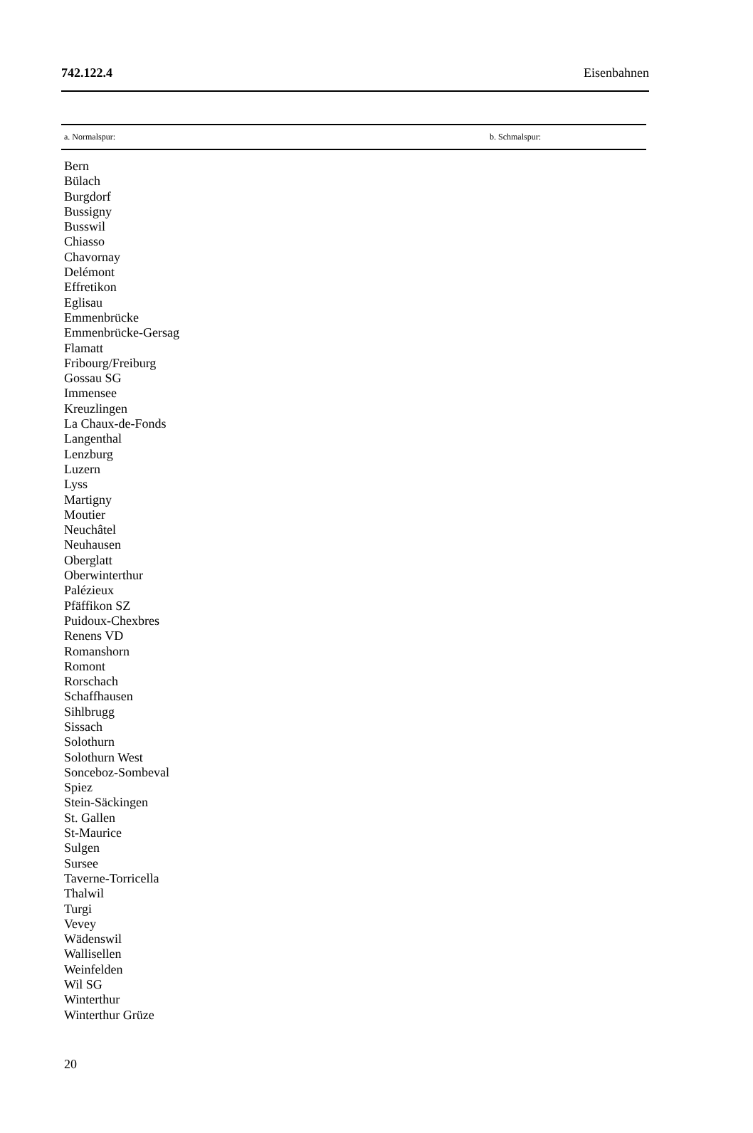742.122.4 Eisenbahnen
| a. Normalspur: | b. Schmalspur: |
| --- | --- |
| Bern Bülach Burgdorf Bussigny Busswil Chiasso Chavornay Delémont Effretikon Eglisau Emmenbrücke Emmenbrücke-Gersag Flamatt Fribourg/Freiburg Gossau SG Immensee Kreuzlingen La Chaux-de-Fonds Langenthal Lenzburg Luzern Lyss Martigny Moutier Neuchâtel Neuhausen Oberglatt Oberwinterthur Palézieux Pfäffikon SZ Puidoux-Chexbres Renens VD Romanshorn Romont Rorschach Schaffhausen Sihlbrugg Sissach Solothurn Solothurn West Sonceboz-Sombeval Spiez Stein-Säckingen St. Gallen St-Maurice Sulgen Sursee Taverne-Torricella Thalwil Turgi Vevey Wädenswil Wallisellen Weinfelden Wil SG Winterthur Winterthur Grüze | |
20